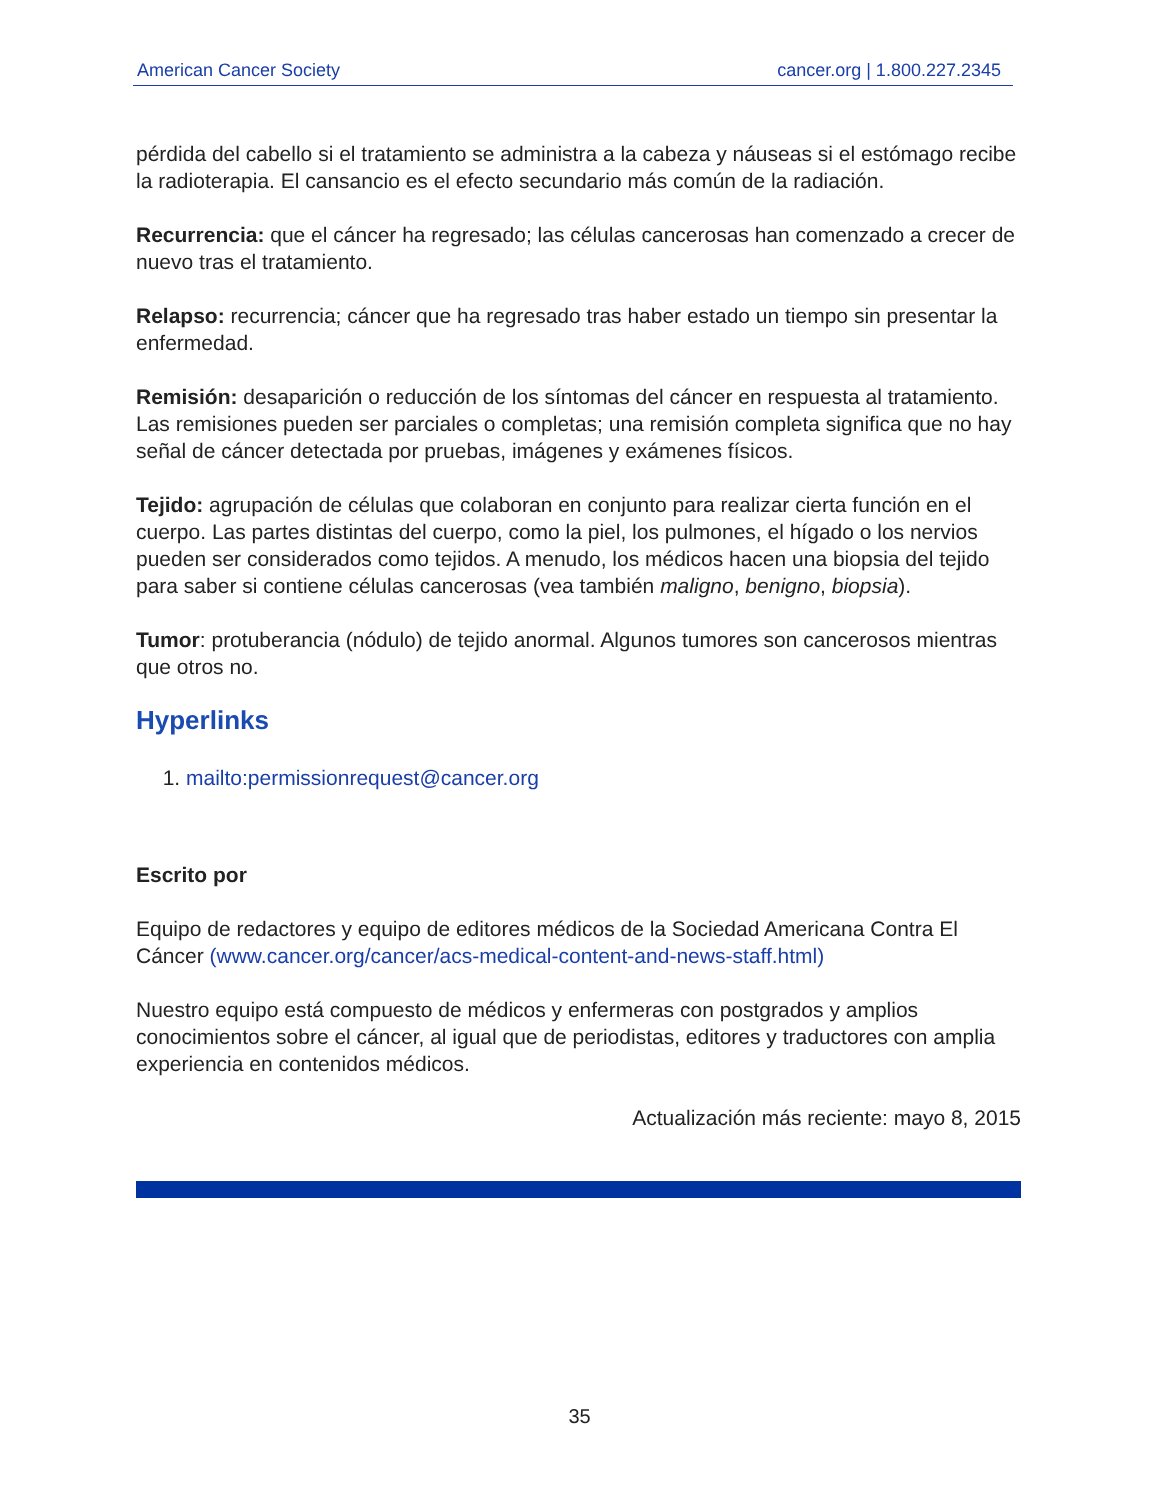American Cancer Society cancer.org | 1.800.227.2345
pérdida del cabello si el tratamiento se administra a la cabeza y náuseas si el estómago recibe la radioterapia. El cansancio es el efecto secundario más común de la radiación.
Recurrencia: que el cáncer ha regresado; las células cancerosas han comenzado a crecer de nuevo tras el tratamiento.
Relapso: recurrencia; cáncer que ha regresado tras haber estado un tiempo sin presentar la enfermedad.
Remisión: desaparición o reducción de los síntomas del cáncer en respuesta al tratamiento. Las remisiones pueden ser parciales o completas; una remisión completa significa que no hay señal de cáncer detectada por pruebas, imágenes y exámenes físicos.
Tejido: agrupación de células que colaboran en conjunto para realizar cierta función en el cuerpo. Las partes distintas del cuerpo, como la piel, los pulmones, el hígado o los nervios pueden ser considerados como tejidos. A menudo, los médicos hacen una biopsia del tejido para saber si contiene células cancerosas (vea también maligno, benigno, biopsia).
Tumor: protuberancia (nódulo) de tejido anormal. Algunos tumores son cancerosos mientras que otros no.
Hyperlinks
1. mailto:permissionrequest@cancer.org
Escrito por
Equipo de redactores y equipo de editores médicos de la Sociedad Americana Contra El Cáncer (www.cancer.org/cancer/acs-medical-content-and-news-staff.html)
Nuestro equipo está compuesto de médicos y enfermeras con postgrados y amplios conocimientos sobre el cáncer, al igual que de periodistas, editores y traductores con amplia experiencia en contenidos médicos.
Actualización más reciente: mayo 8, 2015
35